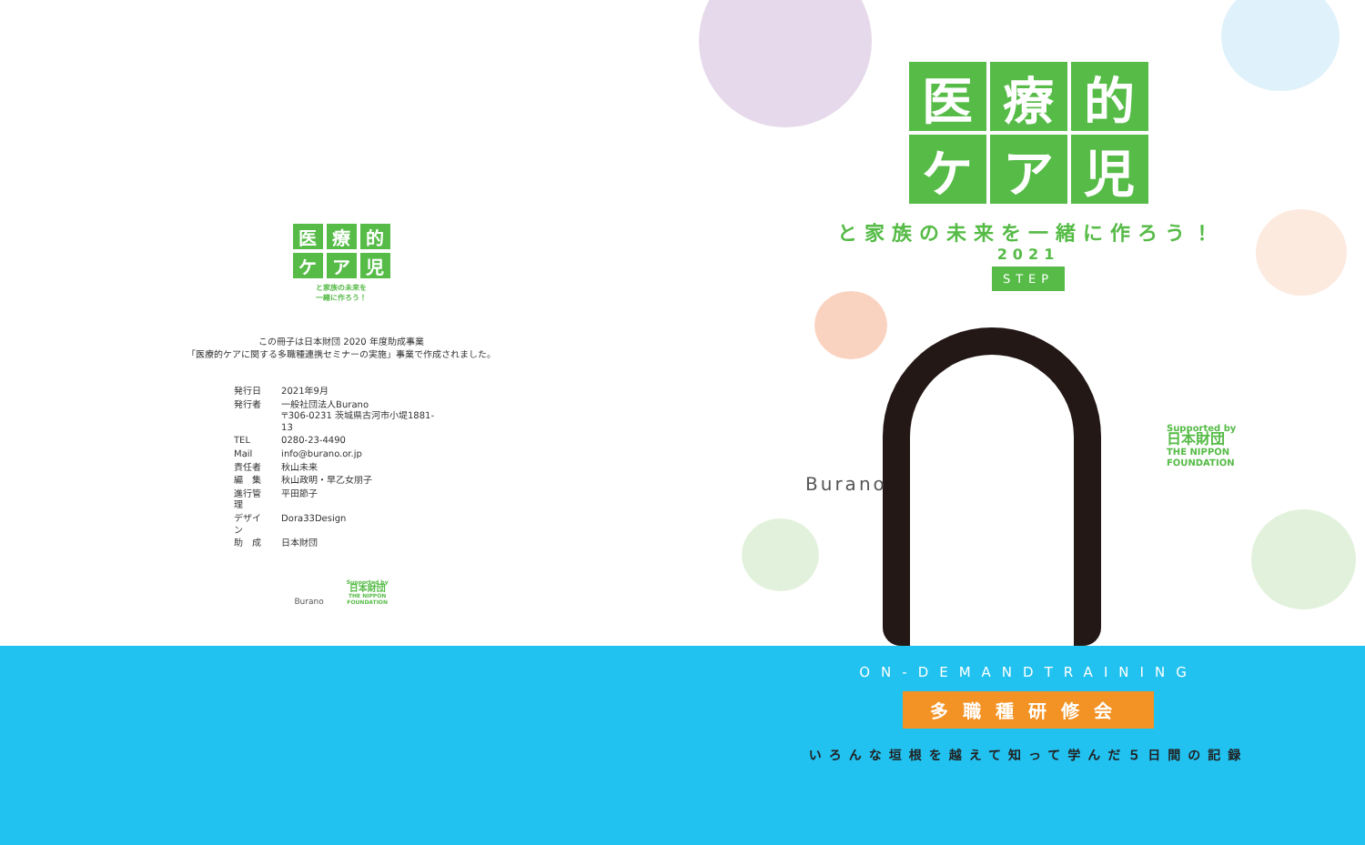医
療
的
ケ
ア
児
と家族の未来を
一緒に作ろう！
この冊子は日本財団 2020 年度助成事業
「医療的ケアに関する多職種連携セミナーの実施」事業で作成されました。
| 発行日 | 2021年9月 |
| 発行者 | 一般社団法人Burano 〒306-0231 茨城県古河市小堤1881-13 |
| TEL | 0280-23-4490 |
| Mail | info@burano.or.jp |
| 責任者 | 秋山未来 |
| 編 集 | 秋山政明・早乙女朋子 |
| 進行管理 | 平田節子 |
| デザイン | Dora33Design |
| 助 成 | 日本財団 |
Burano Supported by
日本財団
THE NIPPON
FOUNDATION
医
療
的
ケ
ア
児
と家族の未来を一緒に作ろう！
2021
STEP
Burano
Supported by
日本財団
THE NIPPON
FOUNDATION
ON-DEMANDTRAINING
多職種研修会
いろんな垣根を越えて知って学んだ５日間の記録